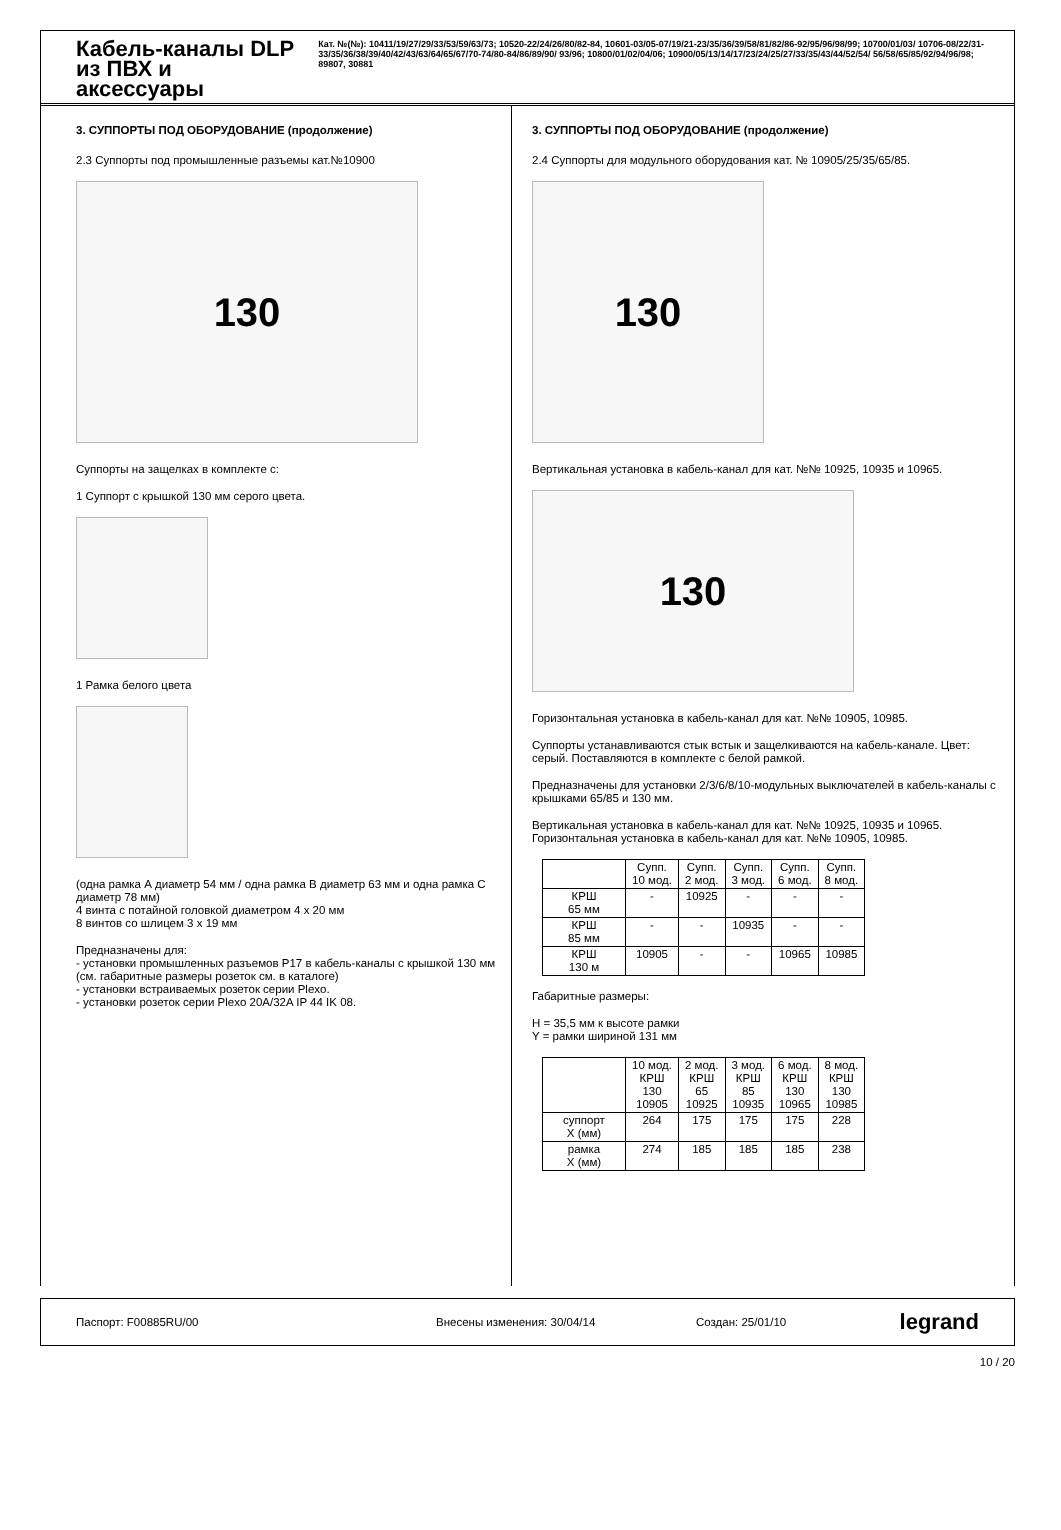Кабель-каналы DLP из ПВХ и аксессуары
Кат. №(№): 10411/19/27/29/33/53/59/63/73; 10520-22/24/26/80/82-84, 10601-03/05-07/19/21-23/35/36/39/58/81/82/86-92/95/96/98/99; 10700/01/03/ 10706-08/22/31-33/35/36/38/39/40/42/43/63/64/65/67/70-74/80-84/86/89/90/ 93/96; 10800/01/02/04/06; 10900/05/13/14/17/23/24/25/27/33/35/43/44/52/54/ 56/58/65/85/92/94/96/98; 89807, 30881
3. СУППОРТЫ ПОД ОБОРУДОВАНИЕ (продолжение)
2.3 Суппорты под промышленные разъемы кат.№10900
130
Суппорты на защелках в комплекте с:
1 Суппорт с крышкой 130 мм серого цвета.
1 Рамка белого цвета
(одна рамка А диаметр 54 мм / одна рамка В диаметр 63 мм и одна рамка С диаметр 78 мм)
4 винта с потайной головкой диаметром 4 х 20 мм
8 винтов со шлицем 3 х 19 мм
Предназначены для:
- установки промышленных разъемов P17 в кабель-каналы с крышкой 130 мм (см. габаритные размеры розеток см. в каталоге)
- установки встраиваемых розеток серии Plexo.
- установки розеток серии Plexo 20A/32A IP 44 IK 08.
3. СУППОРТЫ ПОД ОБОРУДОВАНИЕ (продолжение)
2.4 Суппорты для модульного оборудования кат. № 10905/25/35/65/85.
130
Вертикальная установка в кабель-канал для кат. №№ 10925, 10935 и 10965.
130
Горизонтальная установка в кабель-канал для кат. №№ 10905, 10985.
Суппорты устанавливаются стык встык и защелкиваются на кабель-канале. Цвет: серый. Поставляются в комплекте с белой рамкой.
Предназначены для установки 2/3/6/8/10-модульных выключателей в кабель-каналы с крышками 65/85 и 130 мм.
Вертикальная установка в кабель-канал для кат. №№ 10925, 10935 и 10965.
Горизонтальная установка в кабель-канал для кат. №№ 10905, 10985.
| | Супп. 10 мод. | Супп. 2 мод. | Супп. 3 мод. | Супп. 6 мод. | Супп. 8 мод. |
| --- | --- | --- | --- | --- | --- |
| КРШ 65 мм | - | 10925 | - | - | - |
| КРШ 85 мм | - | - | 10935 | - | - |
| КРШ 130 м | 10905 | - | - | 10965 | 10985 |
Габаритные размеры:
H = 35,5 мм к высоте рамки
Y = рамки шириной 131 мм
| | 10 мод. КРШ 130 10905 | 2 мод. КРШ 65 10925 | 3 мод. КРШ 85 10935 | 6 мод. КРШ 130 10965 | 8 мод. КРШ 130 10985 |
| --- | --- | --- | --- | --- | --- |
| суппорт X (мм) | 264 | 175 | 175 | 175 | 228 |
| рамка X (мм) | 274 | 185 | 185 | 185 | 238 |
Паспорт: F00885RU/00 Внесены изменения: 30/04/14 Создан: 25/01/10 legrand
10 / 20